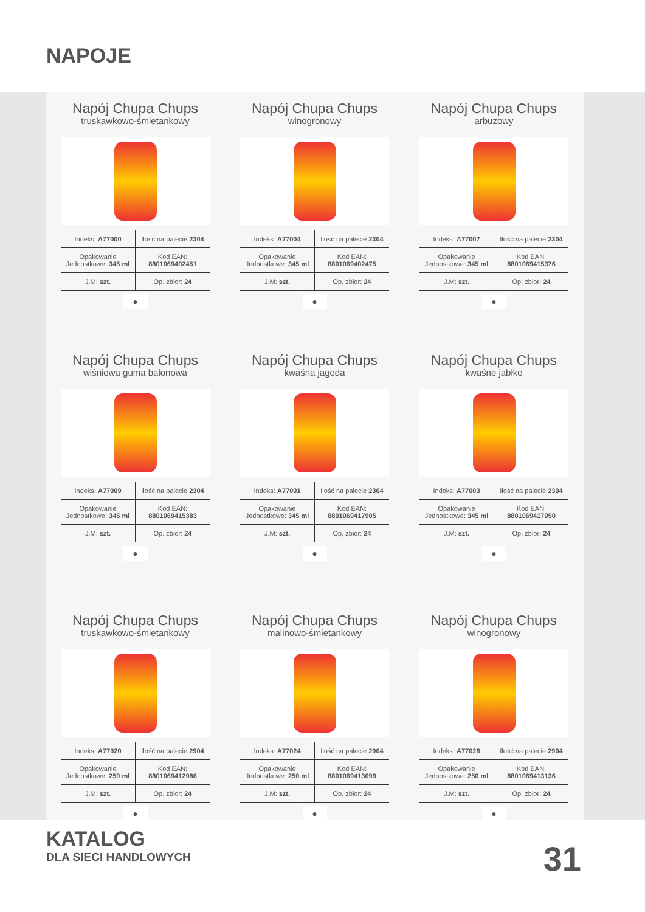NAPOJE
Napój Chupa Chups
truskawkowo-śmietankowy
| Indeks: A77000 | Ilość na palecie 2304 |
| Opakowanie Jednostkowe: 345 ml | Kod EAN: 8801069402451 |
| J.M: szt. | Op. zbior: 24 |
●
Napój Chupa Chups
winogronowy
| Indeks: A77004 | Ilość na palecie 2304 |
| Opakowanie Jednostkowe: 345 ml | Kod EAN: 8801069402475 |
| J.M: szt. | Op. zbior: 24 |
●
Napój Chupa Chups
arbuzowy
| Indeks: A77007 | Ilość na palecie 2304 |
| Opakowanie Jednostkowe: 345 ml | Kod EAN: 8801069415376 |
| J.M: szt. | Op. zbior: 24 |
●
Napój Chupa Chups
wiśniowa guma balonowa
| Indeks: A77009 | Ilość na palecie 2304 |
| Opakowanie Jednostkowe: 345 ml | Kod EAN: 8801069415383 |
| J.M: szt. | Op. zbior: 24 |
●
Napój Chupa Chups
kwaśna jagoda
| Indeks: A77001 | Ilość na palecie 2304 |
| Opakowanie Jednostkowe: 345 ml | Kod EAN: 8801069417905 |
| J.M: szt. | Op. zbior: 24 |
●
Napój Chupa Chups
kwaśne jabłko
| Indeks: A77003 | Ilość na palecie 2304 |
| Opakowanie Jednostkowe: 345 ml | Kod EAN: 8801069417950 |
| J.M: szt. | Op. zbior: 24 |
●
Napój Chupa Chups
truskawkowo-śmietankowy
| Indeks: A77020 | Ilość na palecie 2904 |
| Opakowanie Jednostkowe: 250 ml | Kod EAN: 8801069412986 |
| J.M: szt. | Op. zbior: 24 |
●
Napój Chupa Chups
malinowo-śmietankowy
| Indeks: A77024 | Ilość na palecie 2904 |
| Opakowanie Jednostkowe: 250 ml | Kod EAN: 8801069413099 |
| J.M: szt. | Op. zbior: 24 |
●
Napój Chupa Chups
winogronowy
| Indeks: A77028 | Ilość na palecie 2904 |
| Opakowanie Jednostkowe: 250 ml | Kod EAN: 8801069413136 |
| J.M: szt. | Op. zbior: 24 |
●
KATALOG
DLA SIECI HANDLOWYCH
31